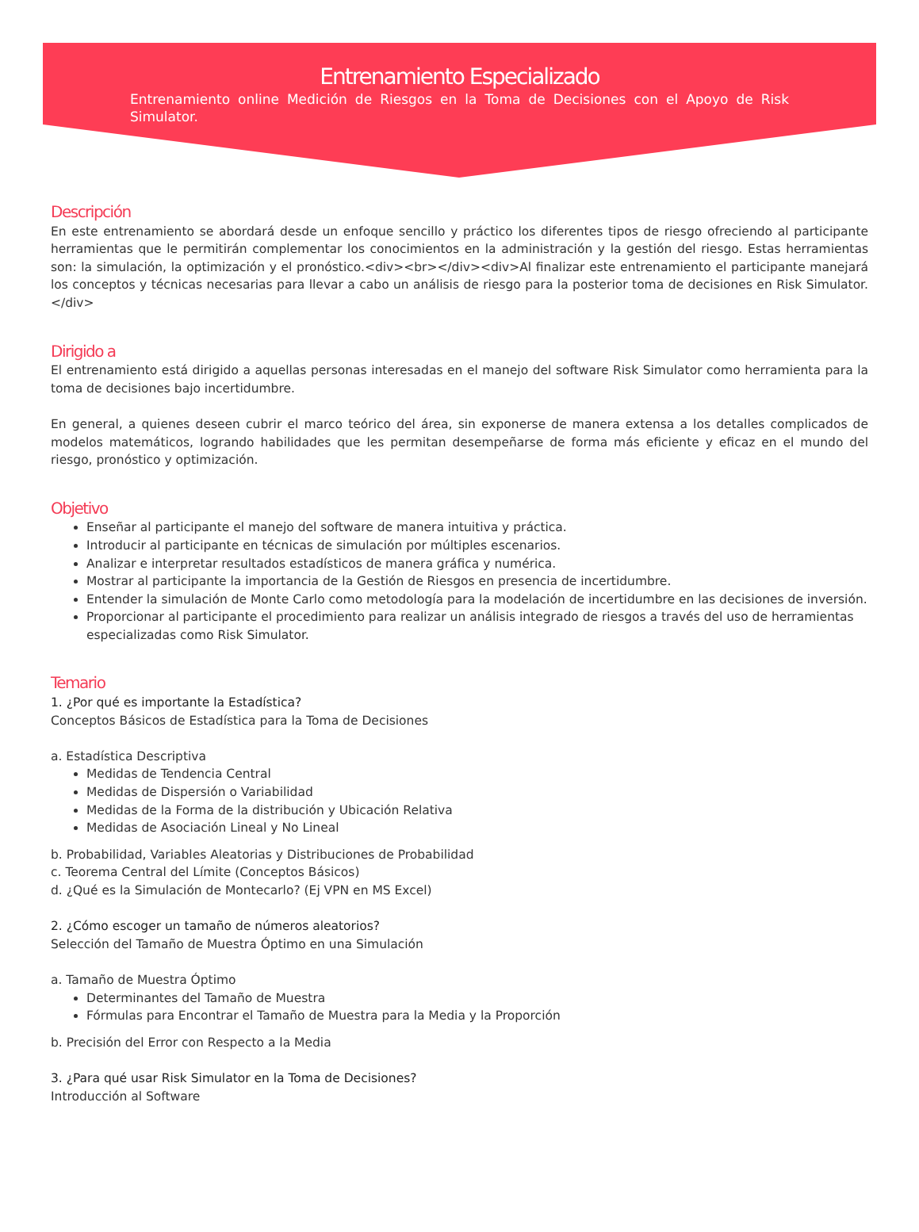Entrenamiento Especializado
Entrenamiento online Medición de Riesgos en la Toma de Decisiones con el Apoyo de Risk Simulator.
Descripción
En este entrenamiento se abordará desde un enfoque sencillo y práctico los diferentes tipos de riesgo ofreciendo al participante herramientas que le permitirán complementar los conocimientos en la administración y la gestión del riesgo. Estas herramientas son: la simulación, la optimización y el pronóstico.<div><br></div><div>Al finalizar este entrenamiento el participante manejará los conceptos y técnicas necesarias para llevar a cabo un análisis de riesgo para la posterior toma de decisiones en Risk Simulator.</div>
Dirigido a
El entrenamiento está dirigido a aquellas personas interesadas en el manejo del software Risk Simulator como herramienta para la toma de decisiones bajo incertidumbre.
En general, a quienes deseen cubrir el marco teórico del área, sin exponerse de manera extensa a los detalles complicados de modelos matemáticos, logrando habilidades que les permitan desempeñarse de forma más eficiente y eficaz en el mundo del riesgo, pronóstico y optimización.
Objetivo
Enseñar al participante el manejo del software de manera intuitiva y práctica.
Introducir al participante en técnicas de simulación por múltiples escenarios.
Analizar e interpretar resultados estadísticos de manera gráfica y numérica.
Mostrar al participante la importancia de la Gestión de Riesgos en presencia de incertidumbre.
Entender la simulación de Monte Carlo como metodología para la modelación de incertidumbre en las decisiones de inversión.
Proporcionar al participante el procedimiento para realizar un análisis integrado de riesgos a través del uso de herramientas especializadas como Risk Simulator.
Temario
1. ¿Por qué es importante la Estadística?
Conceptos Básicos de Estadística para la Toma de Decisiones
a. Estadística Descriptiva
Medidas de Tendencia Central
Medidas de Dispersión o Variabilidad
Medidas de la Forma de la distribución y Ubicación Relativa
Medidas de Asociación Lineal y No Lineal
b. Probabilidad, Variables Aleatorias y Distribuciones de Probabilidad
c. Teorema Central del Límite (Conceptos Básicos)
d. ¿Qué es la Simulación de Montecarlo? (Ej VPN en MS Excel)
2. ¿Cómo escoger un tamaño de números aleatorios?
Selección del Tamaño de Muestra Óptimo en una Simulación
a. Tamaño de Muestra Óptimo
Determinantes del Tamaño de Muestra
Fórmulas para Encontrar el Tamaño de Muestra para la Media y la Proporción
b. Precisión del Error con Respecto a la Media
3. ¿Para qué usar Risk Simulator en la Toma de Decisiones?
Introducción al Software